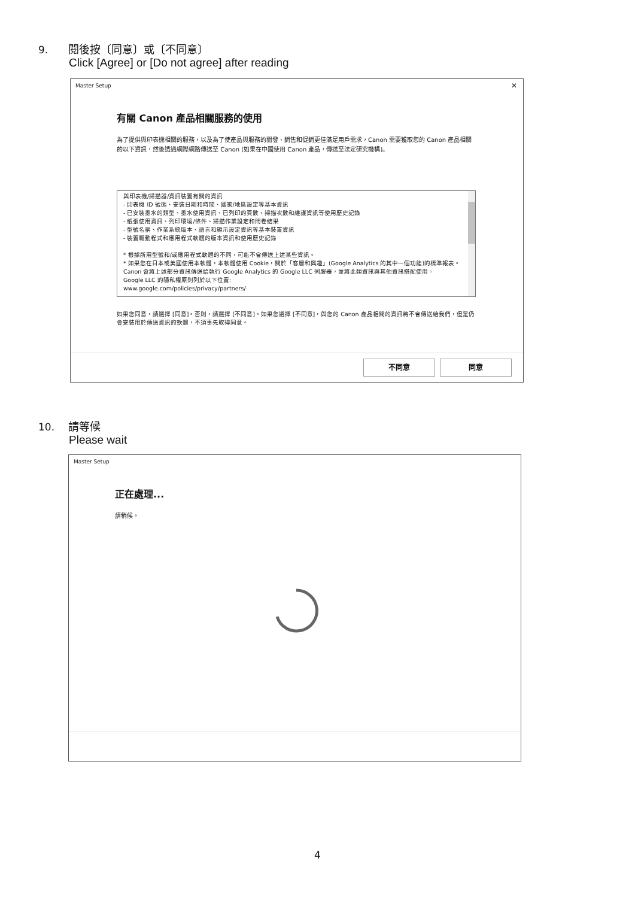9. 閱後按〔同意〕或〔不同意〕
Click [Agree] or [Do not agree] after reading
Master Setup
✕
有關 Canon 產品相關服務的使用
為了提供與印表機相關的服務，以及為了使產品與服務的開發、銷售和促銷更佳滿足用戶需求，Canon 需要獲取您的 Canon 產品相關的以下資訊，然後透過網際網路傳送至 Canon (如果在中國使用 Canon 產品，傳送至法定研究機構)。
與印表機/掃描器/資訊裝置有關的資訊
- 印表機 ID 號碼、安裝日期和時間、國家/地區設定等基本資訊
- 已安裝墨水的類型、墨水使用資訊、已列印的頁數、掃描次數和維護資訊等使用歷史記錄
- 紙張使用資訊、列印環境/條件、掃描作業設定和問卷結果
- 型號名稱、作業系統版本、語言和顯示設定資訊等基本裝置資訊
- 裝置驅動程式和應用程式軟體的版本資訊和使用歷史記錄
* 根據所用型號和/或應用程式軟體的不同，可能不會傳送上述某些資訊。
* 如果您在日本或美國使用本軟體，本軟體使用 Cookie，關於「客層和興趣」(Google Analytics 的其中一個功能)的標準報表。Canon 會將上述部分資訊傳送給執行 Google Analytics 的 Google LLC 伺服器，並將此類資訊與其他資訊搭配使用。
Google LLC 的隱私權原則列於以下位置:
www.google.com/policies/privacy/partners/
如果您同意，請選擇 [同意]。否則，請選擇 [不同意]。如果您選擇 [不同意]，與您的 Canon 產品相關的資訊將不會傳送給我們，但是仍會安裝用於傳送資訊的軟體，不須事先取得同意。
不同意 同意
10. 請等候
Please wait
Master Setup
正在處理...
請稍候。
4